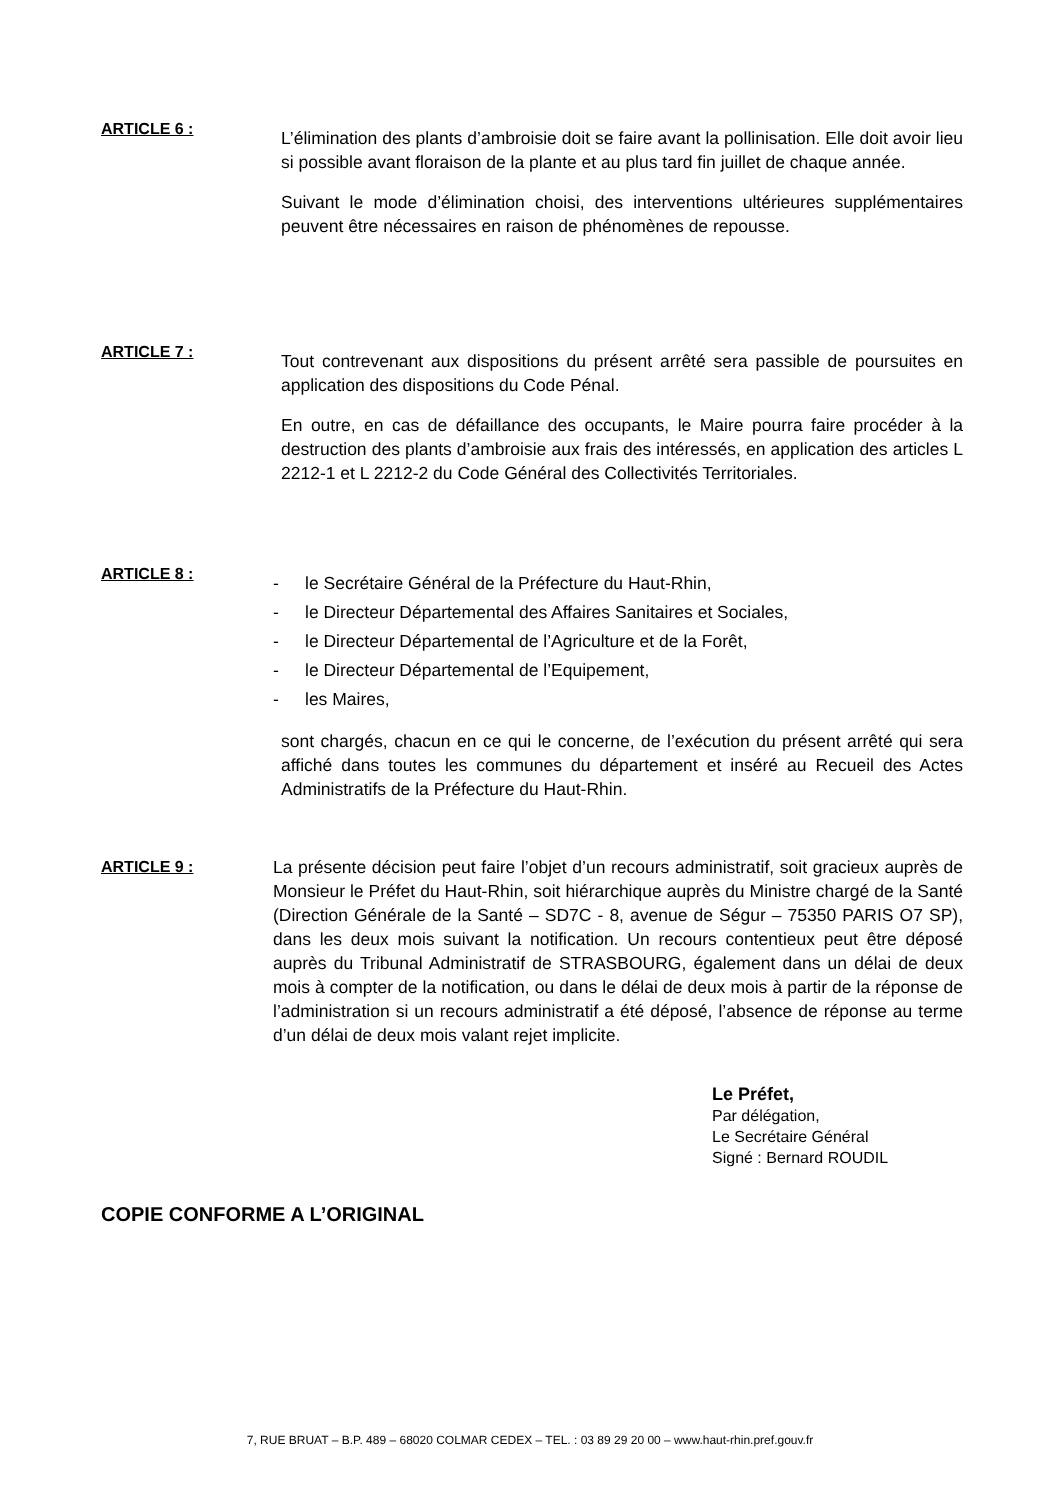ARTICLE 6 :
L’élimination des plants d’ambroisie doit se faire avant la pollinisation. Elle doit avoir lieu si possible avant floraison de la plante et au plus tard fin juillet de chaque année.
Suivant le mode d’élimination choisi, des interventions ultérieures supplémentaires peuvent être nécessaires en raison de phénomènes de repousse.
ARTICLE 7 :
Tout contrevenant aux dispositions du présent arrêté sera passible de poursuites en application des dispositions du Code Pénal.
En outre, en cas de défaillance des occupants, le Maire pourra faire procéder à la destruction des plants d’ambroisie aux frais des intéressés, en application des articles L 2212-1 et L 2212-2 du Code Général des Collectivités Territoriales.
ARTICLE 8 :
- le Secrétaire Général de la Préfecture du Haut-Rhin,
- le Directeur Départemental des Affaires Sanitaires et Sociales,
- le Directeur Départemental de l’Agriculture et de la Forêt,
- le Directeur Départemental de l’Equipement,
- les Maires,
sont chargés, chacun en ce qui le concerne, de l’exécution du présent arrêté qui sera affiché dans toutes les communes du département et inséré au Recueil des Actes Administratifs de la Préfecture du Haut-Rhin.
ARTICLE 9 : La présente décision peut faire l’objet d’un recours administratif, soit gracieux auprès de Monsieur le Préfet du Haut-Rhin, soit hiérarchique auprès du Ministre chargé de la Santé (Direction Générale de la Santé – SD7C - 8, avenue de Ségur – 75350 PARIS O7 SP), dans les deux mois suivant la notification. Un recours contentieux peut être déposé auprès du Tribunal Administratif de STRASBOURG, également dans un délai de deux mois à compter de la notification, ou dans le délai de deux mois à partir de la réponse de l’administration si un recours administratif a été déposé, l’absence de réponse au terme d’un délai de deux mois valant rejet implicite.
Le Préfet,
Par délégation,
Le Secrétaire Général
Signé : Bernard ROUDIL
COPIE CONFORME A L’ORIGINAL
7, RUE BRUAT – B.P. 489 – 68020 COLMAR CEDEX – TEL. : 03 89 29 20 00 – www.haut-rhin.pref.gouv.fr